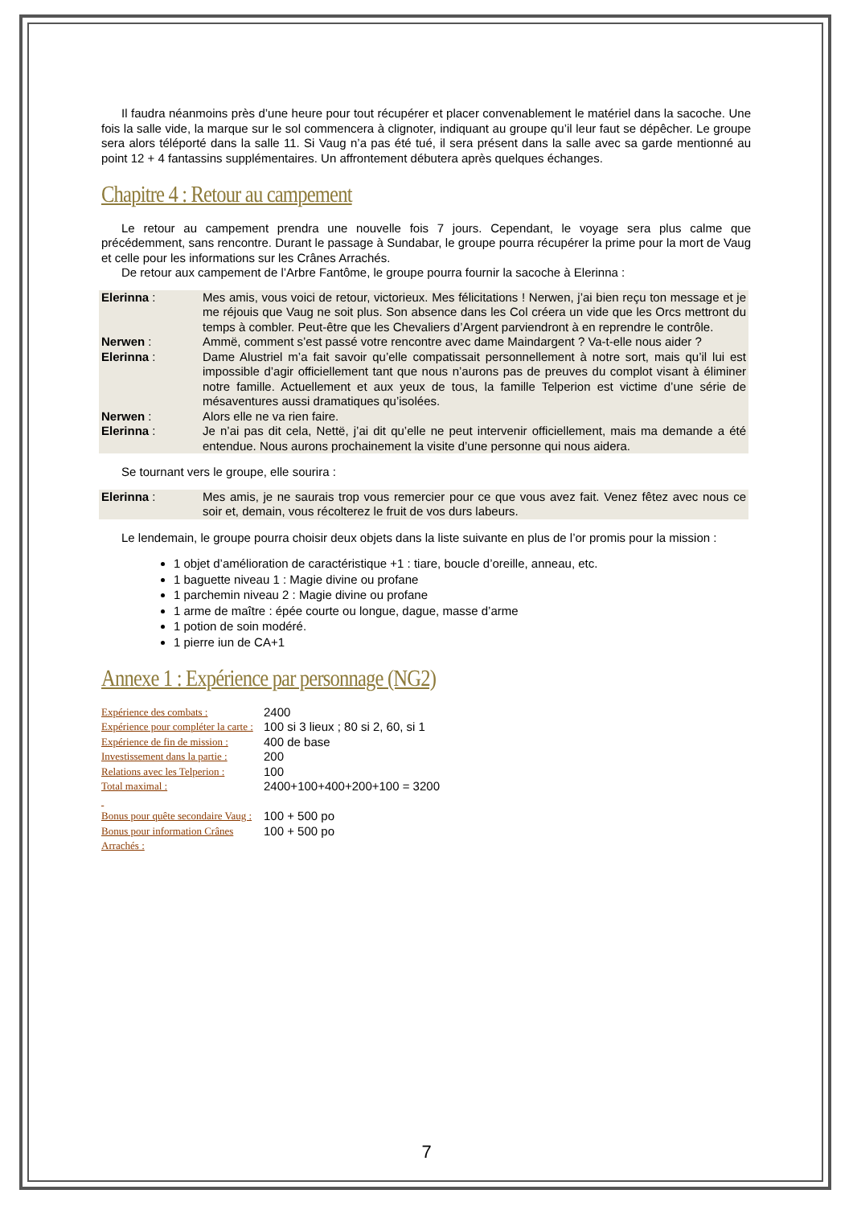Il faudra néanmoins près d’une heure pour tout récupérer et placer convenablement le matériel dans la sacoche. Une fois la salle vide, la marque sur le sol commencera à clignoter, indiquant au groupe qu’il leur faut se dépêcher. Le groupe sera alors téléporté dans la salle 11. Si Vaug n’a pas été tué, il sera présent dans la salle avec sa garde mentionné au point 12 + 4 fantassins supplémentaires. Un affrontement débutera après quelques échanges.
Chapitre 4 : Retour au campement
Le retour au campement prendra une nouvelle fois 7 jours. Cependant, le voyage sera plus calme que précédemment, sans rencontre. Durant le passage à Sundabar, le groupe pourra récupérer la prime pour la mort de Vaug et celle pour les informations sur les Crânes Arrachés.
De retour aux campement de l’Arbre Fantôme, le groupe pourra fournir la sacoche à Elerinna :
| Elerinna : | Mes amis, vous voici de retour, victorieux. Mes félicitations ! Nerwen, j’ai bien reçu ton message et je me réjouis que Vaug ne soit plus. Son absence dans les Col créera un vide que les Orcs mettront du temps à combler. Peut-être que les Chevaliers d’Argent parviendront à en reprendre le contrôle. |
| Nerwen : | Ammë, comment s’est passé votre rencontre avec dame Maindargent ? Va-t-elle nous aider ? |
| Elerinna : | Dame Alustriel m’a fait savoir qu’elle compatissait personnellement à notre sort, mais qu’il lui est impossible d’agir officiellement tant que nous n’aurons pas de preuves du complot visant à éliminer notre famille. Actuellement et aux yeux de tous, la famille Telperion est victime d’une série de mésaventures aussi dramatiques qu’isolées. |
| Nerwen : | Alors elle ne va rien faire. |
| Elerinna : | Je n’ai pas dit cela, Nettë, j’ai dit qu’elle ne peut intervenir officiellement, mais ma demande a été entendue. Nous aurons prochainement la visite d’une personne qui nous aidera. |
Se tournant vers le groupe, elle sourira :
| Elerinna : | Mes amis, je ne saurais trop vous remercier pour ce que vous avez fait. Venez fêtez avec nous ce soir et, demain, vous récolterez le fruit de vos durs labeurs. |
Le lendemain, le groupe pourra choisir deux objets dans la liste suivante en plus de l’or promis pour la mission :
1 objet d’amélioration de caractéristique +1 : tiare, boucle d’oreille, anneau, etc.
1 baguette niveau 1 : Magie divine ou profane
1 parchemin niveau 2 : Magie divine ou profane
1 arme de maître : épée courte ou longue, dague, masse d’arme
1 potion de soin modéré.
1 pierre iun de CA+1
Annexe 1 : Expérience par personnage (NG2)
| Expérience des combats : | 2400 |
| Expérience pour compléter la carte : | 100 si 3 lieux ; 80 si 2, 60, si 1 |
| Expérience de fin de mission : | 400 de base |
| Investissement dans la partie : | 200 |
| Relations avec les Telperion : | 100 |
| Total maximal : | 2400+100+400+200+100 = 3200 |
| Bonus pour quête secondaire Vaug : | 100 + 500 po |
| Bonus pour information Crânes Arrachés : | 100 + 500 po |
7